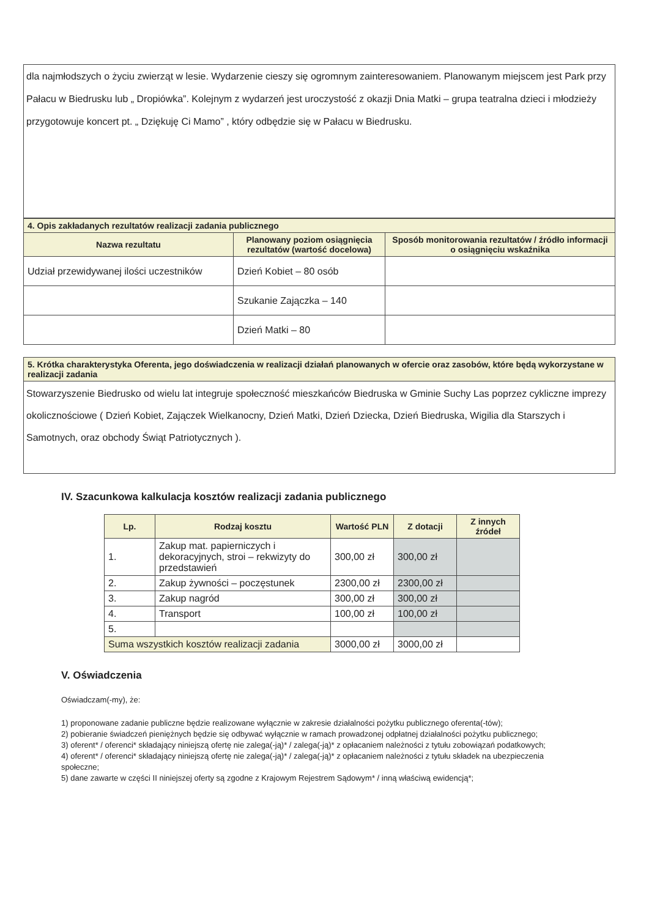dla najmłodszych o życiu zwierząt w lesie. Wydarzenie cieszy się ogromnym zainteresowaniem. Planowanym miejscem jest Park przy Pałacu w Biedrusku lub „ Dropiówka”. Kolejnym z wydarzeń jest uroczystość z okazji Dnia Matki – grupa teatralna dzieci i młodzieży przygotowuje koncert pt. „ Dziękuję Ci Mamo” , który odbędzie się w Pałacu w Biedrusku.
| 4. Opis zakładanych rezultatów realizacji zadania publicznego | | |
| --- | --- | --- |
| Nazwa rezultatu | Planowany poziom osiągnięcia rezultatów (wartość docelowa) | Sposób monitorowania rezultatów / źródło informacji o osiągnięciu wskaźnika |
| Udział przewidywanej ilości uczestników | Dzień Kobiet – 80 osób | |
| | Szukanie Zajączka – 140 | |
| | Dzień Matki – 80 | |
5. Krótka charakterystyka Oferenta, jego doświadczenia w realizacji działań planowanych w ofercie oraz zasobów, które będą wykorzystane w realizacji zadania
Stowarzyszenie Biedrusko od wielu lat integruje społeczność mieszkańców Biedruska w Gminie Suchy Las poprzez cykliczne imprezy okolicznościowe ( Dzień Kobiet, Zajączek Wielkanocny, Dzień Matki, Dzień Dziecka, Dzień Biedruska, Wigilia dla Starszych i Samotnych, oraz obchody Świąt Patriotycznych ).
IV. Szacunkowa kalkulacja kosztów realizacji zadania publicznego
| Lp. | Rodzaj kosztu | Wartość PLN | Z dotacji | Z innych źródeł |
| --- | --- | --- | --- | --- |
| 1. | Zakup mat. papierniczych i dekoracyjnych, stroi – rekwizyty do przedstawień | 300,00 zł | 300,00 zł | |
| 2. | Zakup żywności – poczęstunek | 2300,00 zł | 2300,00 zł | |
| 3. | Zakup nagród | 300,00 zł | 300,00 zł | |
| 4. | Transport | 100,00 zł | 100,00 zł | |
| 5. | | | | |
| Suma wszystkich kosztów realizacji zadania | | 3000,00 zł | 3000,00 zł | |
V. Oświadczenia
Oświadczam(-my), że:
1) proponowane zadanie publiczne będzie realizowane wyłącznie w zakresie działalności pożytku publicznego oferenta(-tów);
2) pobieranie świadczeń pieniężnych będzie się odbywać wyłącznie w ramach prowadzonej odpłatnej działalności pożytku publicznego;
3) oferent* / oferenci* składający niniejszą ofertę nie zalega(-ją)* / zalega(-ją)* z opłacaniem należności z tytułu zobowiązań podatkowych;
4) oferent* / oferenci* składający niniejszą ofertę nie zalega(-ją)* / zalega(-ją)* z opłacaniem należności z tytułu składek na ubezpieczenia społeczne;
5) dane zawarte w części II niniejszej oferty są zgodne z Krajowym Rejestrem Sądowym* / inną właściwą ewidencją*;